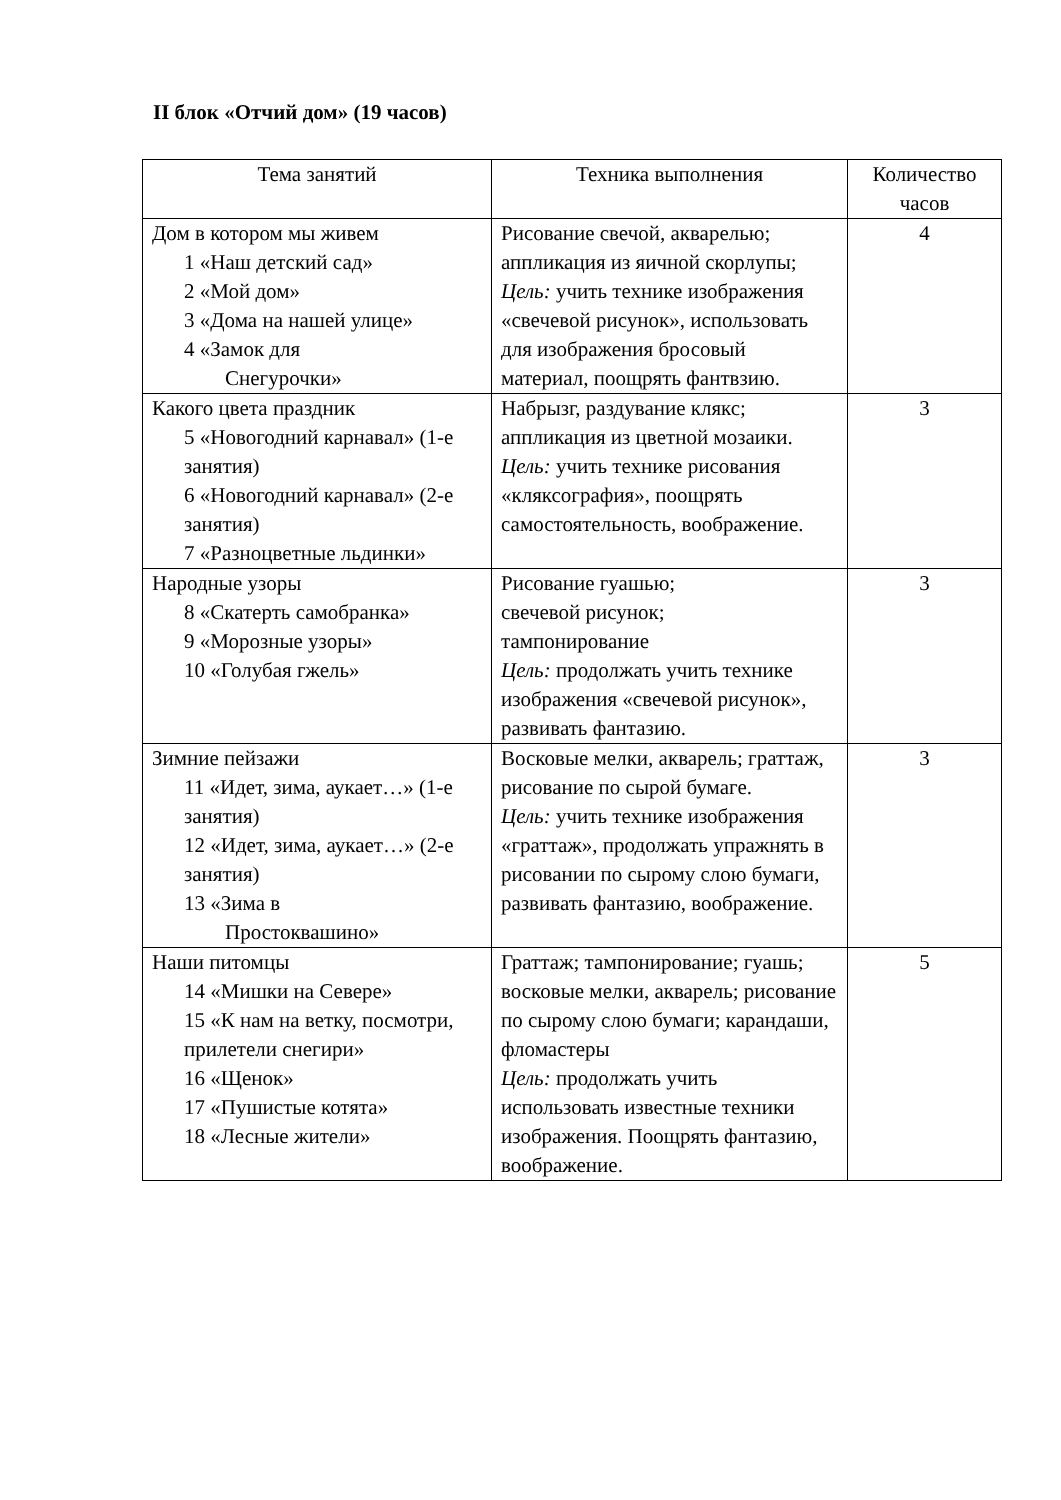II блок «Отчий дом» (19 часов)
| Тема занятий | Техника выполнения | Количество часов |
| --- | --- | --- |
| Дом в котором мы живем 1 «Наш детский сад» 2 «Мой дом» 3 «Дома на нашей улице» 4 «Замок для Снегурочки» | Рисование свечой, акварелью; аппликация из яичной скорлупы; Цель: учить технике изображения «свечевой рисунок», использовать для изображения бросовый материал, поощрять фантвзию. | 4 |
| Какого цвета праздник 5 «Новогодний карнавал» (1-е занятия) 6 «Новогодний карнавал» (2-е занятия) 7 «Разноцветные льдинки» | Набрызг, раздувание клякс; аппликация из цветной мозаики. Цель: учить технике рисования «кляксография», поощрять самостоятельность, воображение. | 3 |
| Народные узоры 8 «Скатерть самобранка» 9 «Морозные узоры» 10 «Голубая гжель» | Рисование гуашью; свечевой рисунок; тампонирование Цель: продолжать учить технике изображения «свечевой рисунок», развивать фантазию. | 3 |
| Зимние пейзажи 11 «Идет, зима, аукает…» (1-е занятия) 12 «Идет, зима, аукает…» (2-е занятия) 13 «Зима в Простоквашино» | Восковые мелки, акварель; граттаж, рисование по сырой бумаге. Цель: учить технике изображения «граттаж», продолжать упражнять в рисовании по сырому слою бумаги, развивать фантазию, воображение. | 3 |
| Наши питомцы 14 «Мишки на Севере» 15 «К нам на ветку, посмотри, прилетели снегири» 16 «Щенок» 17 «Пушистые котята» 18 «Лесные жители» | Граттаж; тампонирование; гуашь; восковые мелки, акварель; рисование по сырому слою бумаги; карандаши, фломастеры Цель: продолжать учить использовать известные техники изображения. Поощрять фантазию, воображение. | 5 |